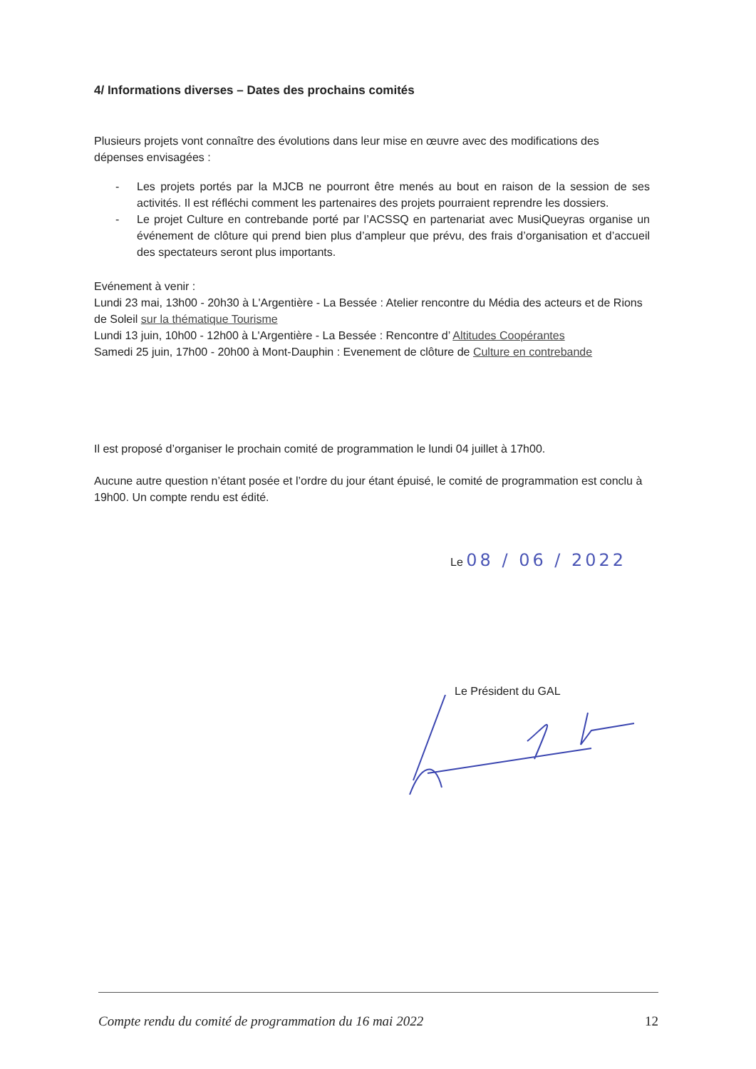4/ Informations diverses – Dates des prochains comités
Plusieurs projets vont connaître des évolutions dans leur mise en œuvre avec des modifications des dépenses envisagées :
- Les projets portés par la MJCB ne pourront être menés au bout en raison de la session de ses activités. Il est réfléchi comment les partenaires des projets pourraient reprendre les dossiers.
- Le projet Culture en contrebande porté par l’ACSSQ en partenariat avec MusiQueyras organise un événement de clôture qui prend bien plus d’ampleur que prévu, des frais d’organisation et d’accueil des spectateurs seront plus importants.
Evénement à venir :
Lundi 23 mai, 13h00 - 20h30 à L'Argentière - La Bessée : Atelier rencontre du Média des acteurs et de Rions de Soleil sur la thématique Tourisme
Lundi 13 juin, 10h00 - 12h00 à L'Argentière - La Bessée : Rencontre d’ Altitudes Coopérantes
Samedi 25 juin, 17h00 - 20h00 à Mont-Dauphin : Evenement de clôture de Culture en contrebande
Il est proposé d’organiser le prochain comité de programmation le lundi 04 juillet à 17h00.
Aucune autre question n’étant posée et l’ordre du jour étant épuisé, le comité de programmation est conclu à 19h00. Un compte rendu est édité.
Le 08 / 06 / 2022
Le Président du GAL
Compte rendu du comité de programmation du 16 mai 2022 12